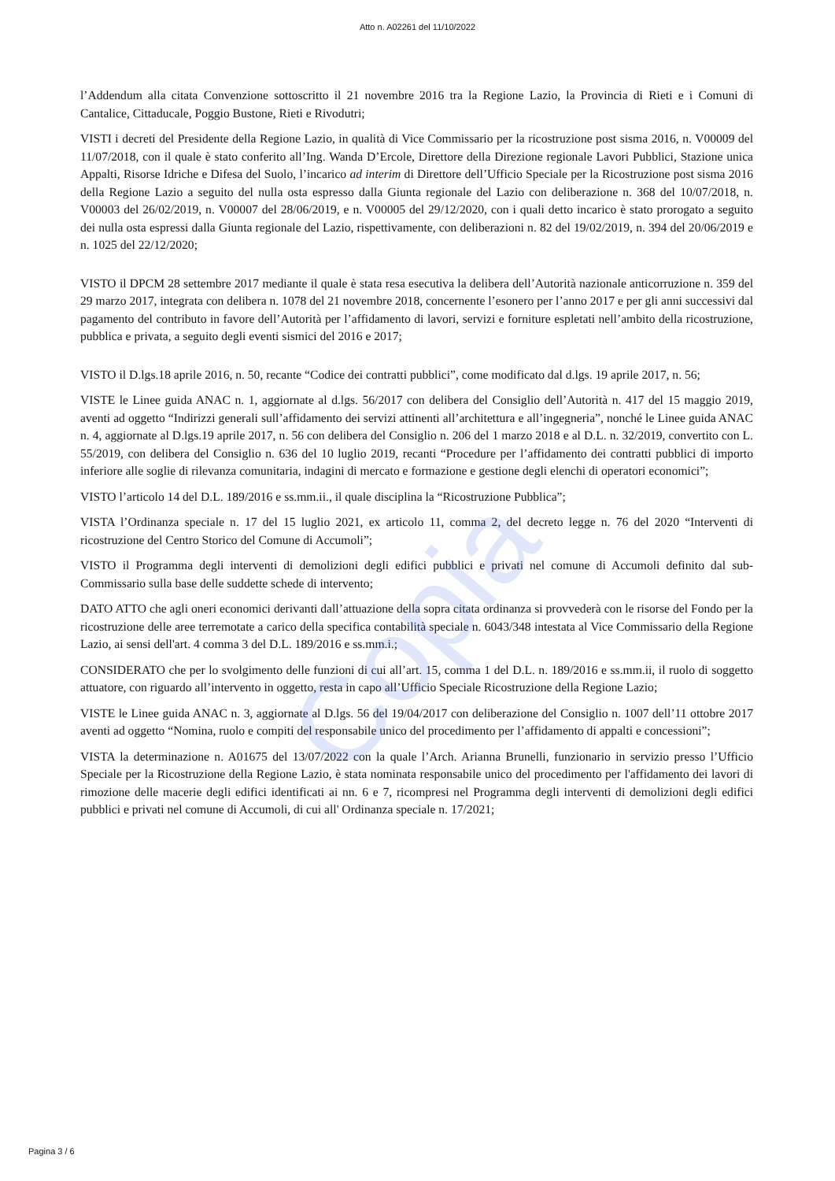Copia
Atto n. A02261 del 11/10/2022
l’Addendum alla citata Convenzione sottoscritto il 21 novembre 2016 tra la Regione Lazio, la Provincia di Rieti e i Comuni di Cantalice, Cittaducale, Poggio Bustone, Rieti e Rivodutri;
VISTI i decreti del Presidente della Regione Lazio, in qualità di Vice Commissario per la ricostruzione post sisma 2016, n. V00009 del 11/07/2018, con il quale è stato conferito all’Ing. Wanda D’Ercole, Direttore della Direzione regionale Lavori Pubblici, Stazione unica Appalti, Risorse Idriche e Difesa del Suolo, l’incarico ad interim di Direttore dell’Ufficio Speciale per la Ricostruzione post sisma 2016 della Regione Lazio a seguito del nulla osta espresso dalla Giunta regionale del Lazio con deliberazione n. 368 del 10/07/2018, n. V00003 del 26/02/2019, n. V00007 del 28/06/2019, e n. V00005 del 29/12/2020, con i quali detto incarico è stato prorogato a seguito dei nulla osta espressi dalla Giunta regionale del Lazio, rispettivamente, con deliberazioni n. 82 del 19/02/2019, n. 394 del 20/06/2019 e n. 1025 del 22/12/2020;
VISTO il DPCM 28 settembre 2017 mediante il quale è stata resa esecutiva la delibera dell’Autorità nazionale anticorruzione n. 359 del 29 marzo 2017, integrata con delibera n. 1078 del 21 novembre 2018, concernente l’esonero per l’anno 2017 e per gli anni successivi dal pagamento del contributo in favore dell’Autorità per l’affidamento di lavori, servizi e forniture espletati nell’ambito della ricostruzione, pubblica e privata, a seguito degli eventi sismici del 2016 e 2017;
VISTO il D.lgs.18 aprile 2016, n. 50, recante “Codice dei contratti pubblici”, come modificato dal d.lgs. 19 aprile 2017, n. 56;
VISTE le Linee guida ANAC n. 1, aggiornate al d.lgs. 56/2017 con delibera del Consiglio dell’Autorità n. 417 del 15 maggio 2019, aventi ad oggetto “Indirizzi generali sull’affidamento dei servizi attinenti all’architettura e all’ingegneria”, nonché le Linee guida ANAC n. 4, aggiornate al D.lgs.19 aprile 2017, n. 56 con delibera del Consiglio n. 206 del 1 marzo 2018 e al D.L. n. 32/2019, convertito con L. 55/2019, con delibera del Consiglio n. 636 del 10 luglio 2019, recanti “Procedure per l’affidamento dei contratti pubblici di importo inferiore alle soglie di rilevanza comunitaria, indagini di mercato e formazione e gestione degli elenchi di operatori economici”;
VISTO l’articolo 14 del D.L. 189/2016 e ss.mm.ii., il quale disciplina la “Ricostruzione Pubblica”;
VISTA l’Ordinanza speciale n. 17 del 15 luglio 2021, ex articolo 11, comma 2, del decreto legge n. 76 del 2020 “Interventi di ricostruzione del Centro Storico del Comune di Accumoli”;
VISTO il Programma degli interventi di demolizioni degli edifici pubblici e privati nel comune di Accumoli definito dal sub-Commissario sulla base delle suddette schede di intervento;
DATO ATTO che agli oneri economici derivanti dall’attuazione della sopra citata ordinanza si provvederà con le risorse del Fondo per la ricostruzione delle aree terremotate a carico della specifica contabilità speciale n. 6043/348 intestata al Vice Commissario della Regione Lazio, ai sensi dell'art. 4 comma 3 del D.L. 189/2016 e ss.mm.i.;
CONSIDERATO che per lo svolgimento delle funzioni di cui all’art. 15, comma 1 del D.L. n. 189/2016 e ss.mm.ii, il ruolo di soggetto attuatore, con riguardo all’intervento in oggetto, resta in capo all’Ufficio Speciale Ricostruzione della Regione Lazio;
VISTE le Linee guida ANAC n. 3, aggiornate al D.lgs. 56 del 19/04/2017 con deliberazione del Consiglio n. 1007 dell’11 ottobre 2017 aventi ad oggetto “Nomina, ruolo e compiti del responsabile unico del procedimento per l’affidamento di appalti e concessioni”;
VISTA la determinazione n. A01675 del 13/07/2022 con la quale l’Arch. Arianna Brunelli, funzionario in servizio presso l’Ufficio Speciale per la Ricostruzione della Regione Lazio, è stata nominata responsabile unico del procedimento per l'affidamento dei lavori di rimozione delle macerie degli edifici identificati ai nn. 6 e 7, ricompresi nel Programma degli interventi di demolizioni degli edifici pubblici e privati nel comune di Accumoli, di cui all' Ordinanza speciale n. 17/2021;
Pagina 3 / 6